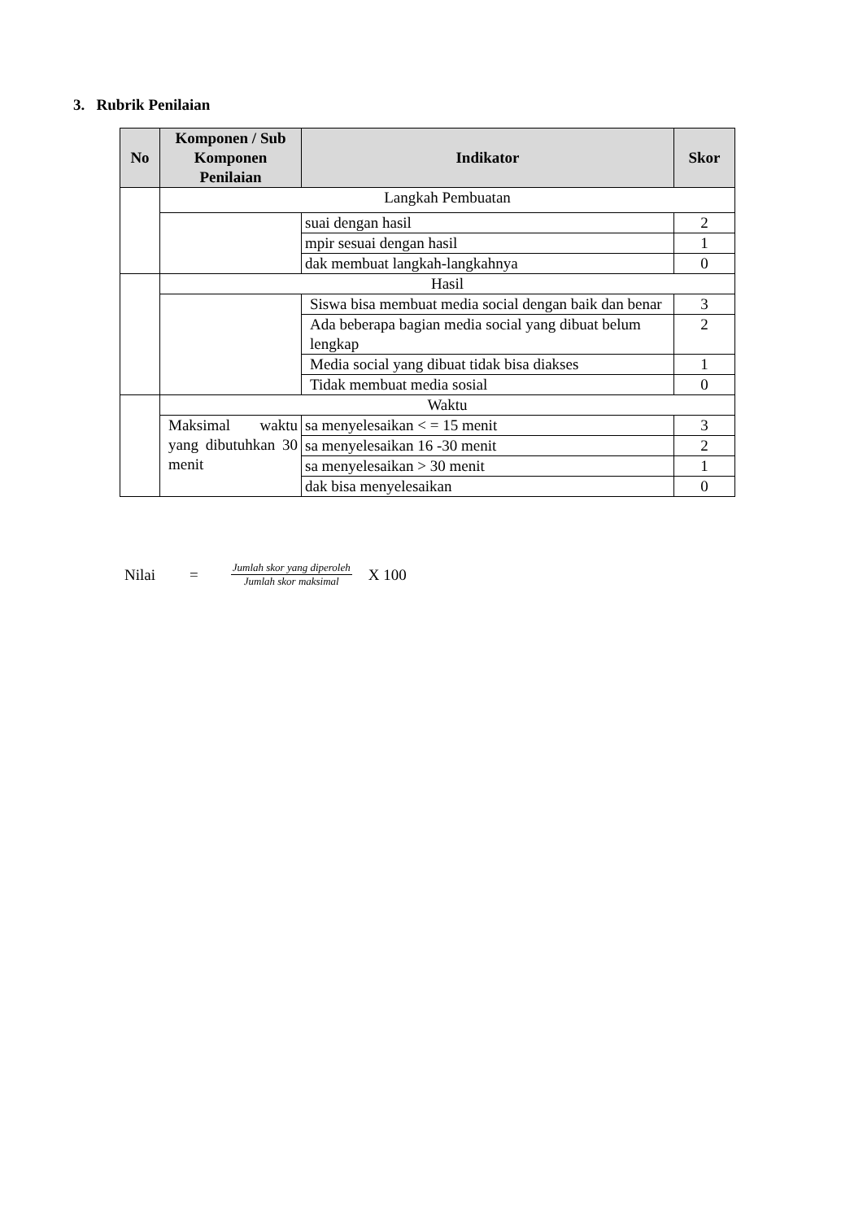3. Rubrik Penilaian
| No | Komponen / Sub Komponen Penilaian | Indikator | Skor |
| --- | --- | --- | --- |
| | Langkah Pembuatan | | |
| | | suai dengan hasil | 2 |
| | | mpir sesuai dengan hasil | 1 |
| | | dak membuat langkah-langkahnya | 0 |
| | Hasil | | |
| | | Siswa bisa membuat media social dengan baik dan benar | 3 |
| | | Ada beberapa bagian media social yang dibuat belum lengkap | 2 |
| | | Media social yang dibuat tidak bisa diakses | 1 |
| | | Tidak membuat media sosial | 0 |
| | Waktu | | |
| | Maksimal waktu yang dibutuhkan 30 menit | sa menyelesaikan < = 15 menit | 3 |
| | | sa menyelesaikan 16 -30 menit | 2 |
| | | sa menyelesaikan > 30 menit | 1 |
| | | dak bisa menyelesaikan | 0 |
Nilai = Jumlah skor yang diperoleh Jumlah skor maksimal X 100